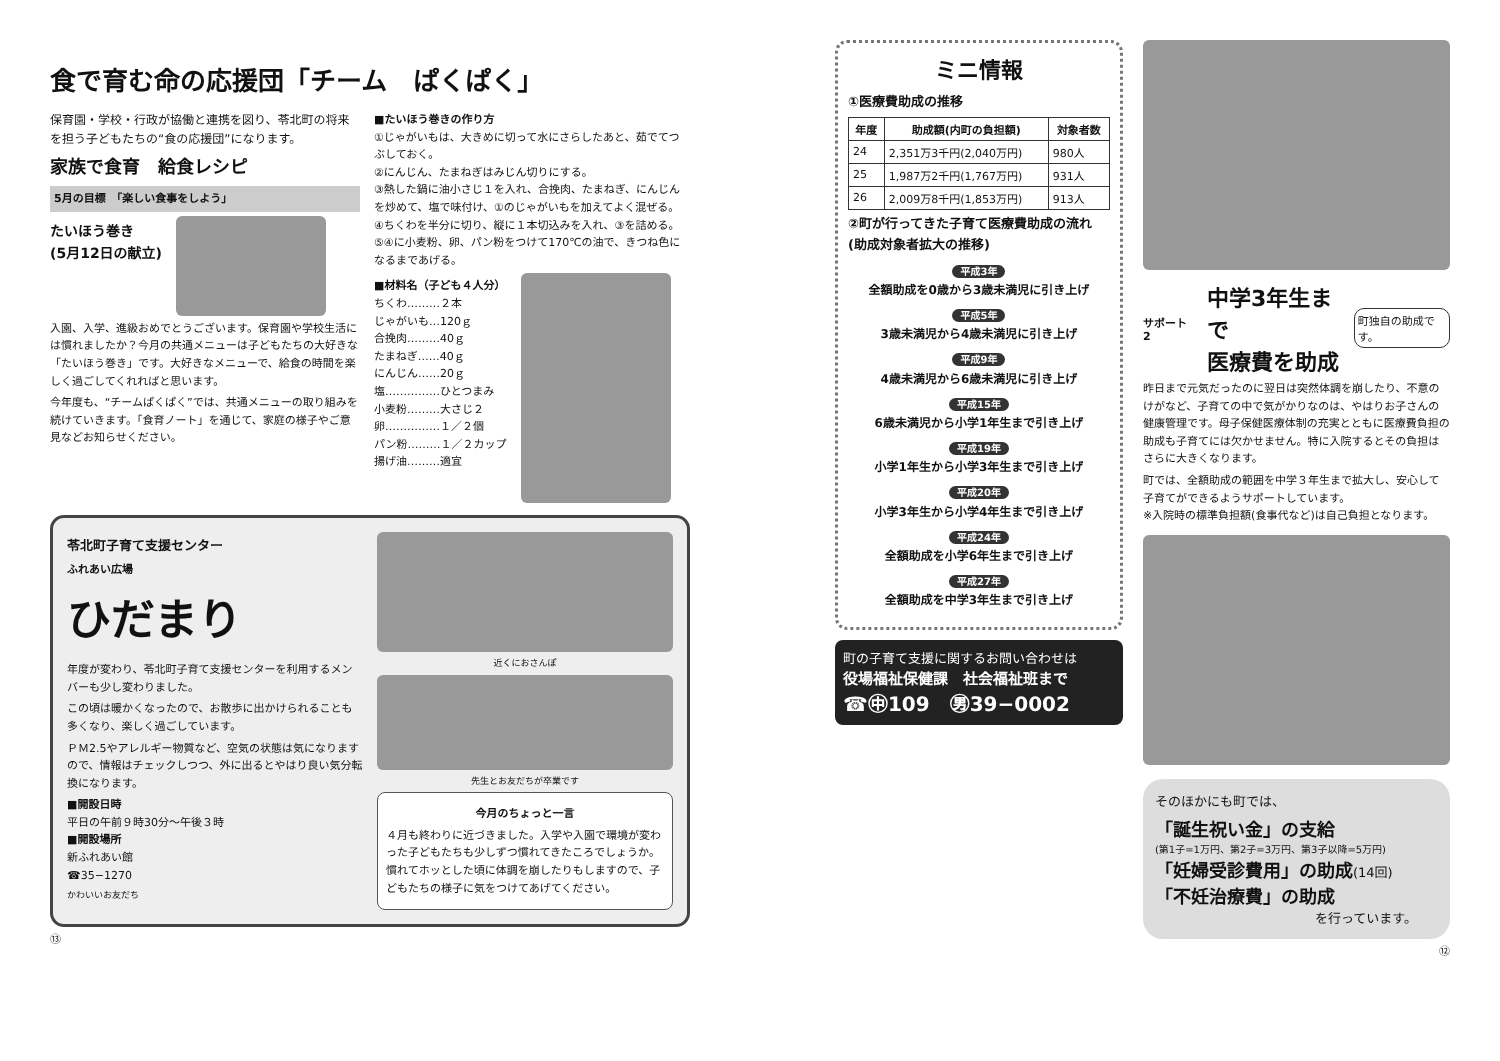食で育む命の応援団「チーム　ぱくぱく」
保育園・学校・行政が協働と連携を図り、苓北町の将来を担う子どもたちの“食の応援団”になります。
家族で食育　給食レシピ
5月の目標　「楽しい食事をしよう」
たいほう巻き
(5月12日の献立)
入園、入学、進級おめでとうございます。保育園や学校生活には慣れましたか？今月の共通メニューは子どもたちの大好きな「たいほう巻き」です。大好きなメニューで、給食の時間を楽しく過ごしてくれればと思います。
今年度も、“チームぱくぱく”では、共通メニューの取り組みを続けていきます。「食育ノート」を通じて、家庭の様子やご意見などお知らせください。
■たいほう巻きの作り方
①じゃがいもは、大きめに切って水にさらしたあと、茹でてつぶしておく。
②にんじん、たまねぎはみじん切りにする。
③熱した鍋に油小さじ１を入れ、合挽肉、たまねぎ、にんじんを炒めて、塩で味付け、①のじゃがいもを加えてよく混ぜる。
④ちくわを半分に切り、縦に１本切込みを入れ、③を詰める。
⑤④に小麦粉、卵、パン粉をつけて170℃の油で、きつね色になるまであげる。
■材料名（子ども４人分）
ちくわ………２本
じゃがいも…120ｇ
合挽肉………40ｇ
たまねぎ……40ｇ
にんじん……20ｇ
塩……………ひとつまみ
小麦粉………大さじ２
卵……………１／２個
パン粉………１／２カップ
揚げ油………適宜
苓北町子育て支援センター
ふれあい広場
ひだまり
年度が変わり、苓北町子育て支援センターを利用するメンバーも少し変わりました。
この頃は暖かくなったので、お散歩に出かけられることも多くなり、楽しく過ごしています。
ＰＭ2.5やアレルギー物質など、空気の状態は気になりますので、情報はチェックしつつ、外に出るとやはり良い気分転換になります。
■開設日時
平日の午前９時30分～午後３時
■開設場所
新ふれあい館
☎35−1270
かわいいお友だち
近くにおさんぽ
先生とお友だちが卒業です
今月のちょっと一言
４月も終わりに近づきました。入学や入園で環境が変わった子どもたちも少しずつ慣れてきたころでしょうか。慣れてホッとした頃に体調を崩したりもしますので、子どもたちの様子に気をつけてあげてください。
⑬
ミニ情報
①医療費助成の推移
| 年度 | 助成額(内町の負担額) | 対象者数 |
| --- | --- | --- |
| 24 | 2,351万3千円(2,040万円) | 980人 |
| 25 | 1,987万2千円(1,767万円) | 931人 |
| 26 | 2,009万8千円(1,853万円) | 913人 |
②町が行ってきた子育て医療費助成の流れ(助成対象者拡大の推移)
平成3年
全額助成を0歳から3歳未満児に引き上げ
平成5年
3歳未満児から4歳未満児に引き上げ
平成9年
4歳未満児から6歳未満児に引き上げ
平成15年
6歳未満児から小学1年生まで引き上げ
平成19年
小学1年生から小学3年生まで引き上げ
平成20年
小学3年生から小学4年生まで引き上げ
平成24年
全額助成を小学6年生まで引き上げ
平成27年
全額助成を中学3年生まで引き上げ
町の子育て支援に関するお問い合わせは
役場福祉保健課　社会福祉班まで
☎㊥109　㊚39−0002
サポート 2 中学3年生まで
医療費を助成 町独自の助成です。
昨日まで元気だったのに翌日は突然体調を崩したり、不意のけがなど、子育ての中で気がかりなのは、やはりお子さんの健康管理です。母子保健医療体制の充実とともに医療費負担の助成も子育てには欠かせません。特に入院するとその負担はさらに大きくなります。
町では、全額助成の範囲を中学３年生まで拡大し、安心して子育てができるようサポートしています。
※入院時の標準負担額(食事代など)は自己負担となります。
そのほかにも町では、
「誕生祝い金」の支給
(第1子=1万円、第2子=3万円、第3子以降=5万円)
「妊婦受診費用」の助成(14回)
「不妊治療費」の助成
を行っています。
⑫